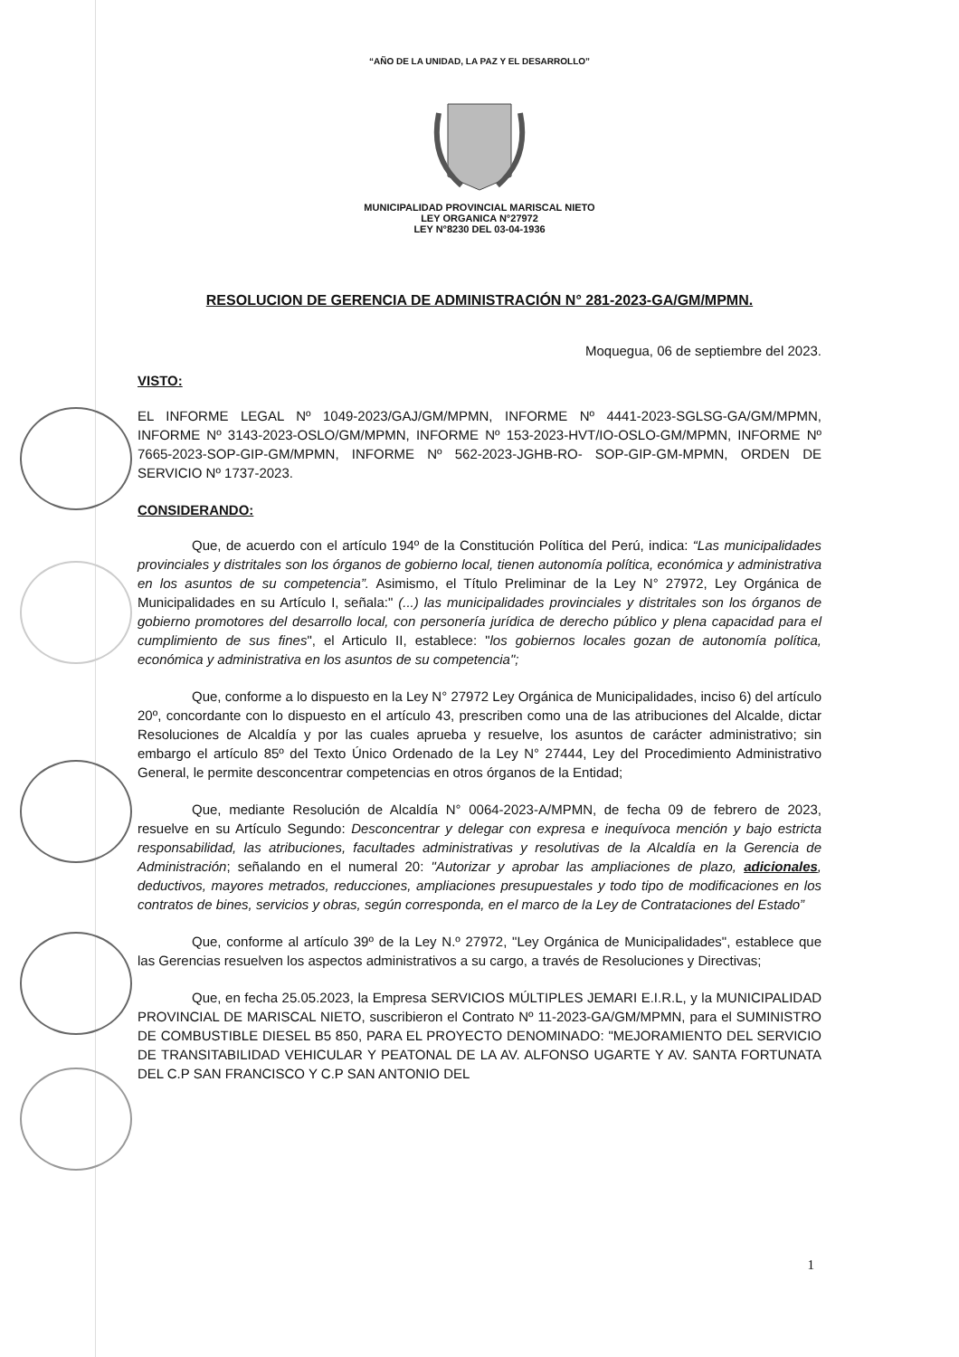“AÑO DE LA UNIDAD, LA PAZ Y EL DESARROLLO”
MUNICIPALIDAD PROVINCIAL MARISCAL NIETO
LEY ORGANICA N°27972
LEY N°8230 DEL 03-04-1936
RESOLUCION DE GERENCIA DE ADMINISTRACIÓN N° 281-2023-GA/GM/MPMN.
Moquegua, 06 de septiembre del 2023.
VISTO:
EL INFORME LEGAL Nº 1049-2023/GAJ/GM/MPMN, INFORME Nº 4441-2023-SGLSG-GA/GM/MPMN, INFORME Nº 3143-2023-OSLO/GM/MPMN, INFORME Nº 153-2023-HVT/IO-OSLO-GM/MPMN, INFORME Nº 7665-2023-SOP-GIP-GM/MPMN, INFORME Nº 562-2023-JGHB-RO- SOP-GIP-GM-MPMN, ORDEN DE SERVICIO Nº 1737-2023.
CONSIDERANDO:
Que, de acuerdo con el artículo 194º de la Constitución Política del Perú, indica: “Las municipalidades provinciales y distritales son los órganos de gobierno local, tienen autonomía política, económica y administrativa en los asuntos de su competencia”. Asimismo, el Título Preliminar de la Ley N° 27972, Ley Orgánica de Municipalidades en su Artículo I, señala:" (...) las municipalidades provinciales y distritales son los órganos de gobierno promotores del desarrollo local, con personería jurídica de derecho público y plena capacidad para el cumplimiento de sus fines", el Articulo II, establece: "los gobiernos locales gozan de autonomía política, económica y administrativa en los asuntos de su competencia";
Que, conforme a lo dispuesto en la Ley N° 27972 Ley Orgánica de Municipalidades, inciso 6) del artículo 20º, concordante con lo dispuesto en el artículo 43, prescriben como una de las atribuciones del Alcalde, dictar Resoluciones de Alcaldía y por las cuales aprueba y resuelve, los asuntos de carácter administrativo; sin embargo el artículo 85º del Texto Único Ordenado de la Ley N° 27444, Ley del Procedimiento Administrativo General, le permite desconcentrar competencias en otros órganos de la Entidad;
Que, mediante Resolución de Alcaldía N° 0064-2023-A/MPMN, de fecha 09 de febrero de 2023, resuelve en su Artículo Segundo: Desconcentrar y delegar con expresa e inequívoca mención y bajo estricta responsabilidad, las atribuciones, facultades administrativas y resolutivas de la Alcaldía en la Gerencia de Administración; señalando en el numeral 20: "Autorizar y aprobar las ampliaciones de plazo, adicionales, deductivos, mayores metrados, reducciones, ampliaciones presupuestales y todo tipo de modificaciones en los contratos de bines, servicios y obras, según corresponda, en el marco de la Ley de Contrataciones del Estado”
Que, conforme al artículo 39º de la Ley N.º 27972, "Ley Orgánica de Municipalidades", establece que las Gerencias resuelven los aspectos administrativos a su cargo, a través de Resoluciones y Directivas;
Que, en fecha 25.05.2023, la Empresa SERVICIOS MÚLTIPLES JEMARI E.I.R.L, y la MUNICIPALIDAD PROVINCIAL DE MARISCAL NIETO, suscribieron el Contrato Nº 11-2023-GA/GM/MPMN, para el SUMINISTRO DE COMBUSTIBLE DIESEL B5 850, PARA EL PROYECTO DENOMINADO: "MEJORAMIENTO DEL SERVICIO DE TRANSITABILIDAD VEHICULAR Y PEATONAL DE LA AV. ALFONSO UGARTE Y AV. SANTA FORTUNATA DEL C.P SAN FRANCISCO Y C.P SAN ANTONIO DEL
1